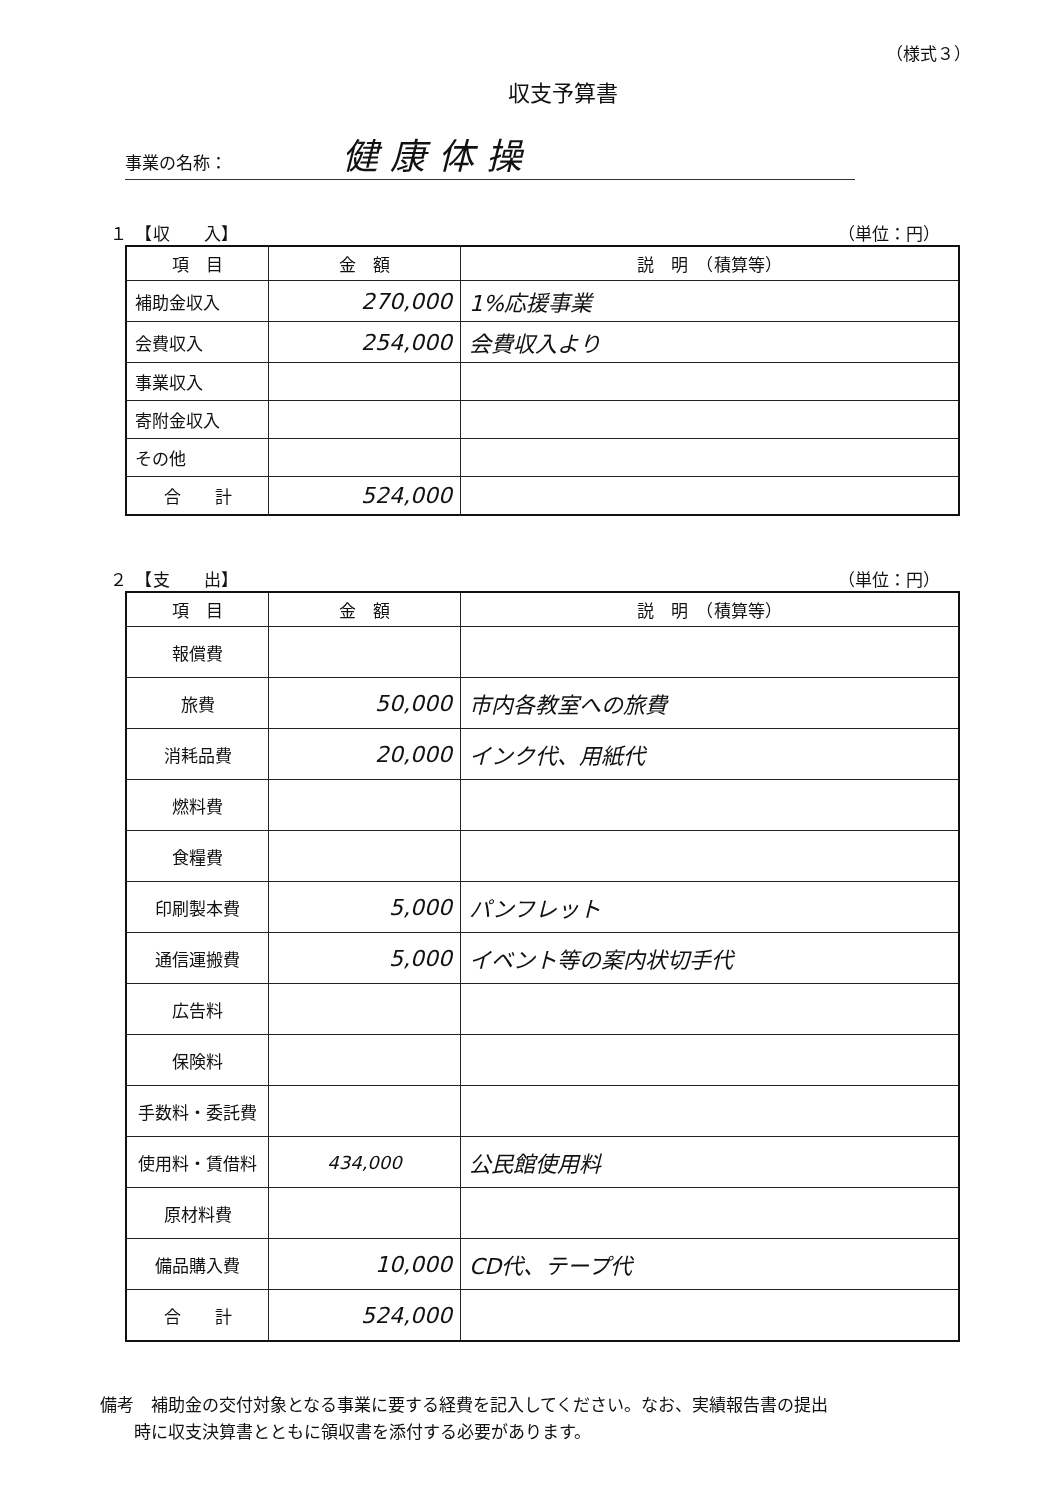（様式３）
収支予算書
事業の名称： 健康体操
１　【収　　入】 （単位：円）
| 項 目 | 金 額 | 説 明 （積算等） |
| --- | --- | --- |
| 補助金収入 | 270,000 | 1%応援事業 |
| 会費収入 | 254,000 | 会費収入より |
| 事業収入 | | |
| 寄附金収入 | | |
| その他 | | |
| 合 計 | 524,000 | |
２　【支　　出】 （単位：円）
| 項 目 | 金 額 | 説 明 （積算等） |
| --- | --- | --- |
| 報償費 | | |
| 旅費 | 50,000 | 市内各教室への旅費 |
| 消耗品費 | 20,000 | インク代、用紙代 |
| 燃料費 | | |
| 食糧費 | | |
| 印刷製本費 | 5,000 | パンフレット |
| 通信運搬費 | 5,000 | イベント等の案内状切手代 |
| 広告料 | | |
| 保険料 | | |
| 手数料・委託費 | | |
| 使用料・賃借料 | 434,000 | 公民館使用料 |
| 原材料費 | | |
| 備品購入費 | 10,000 | CD代、テープ代 |
| 合 計 | 524,000 | |
備考　補助金の交付対象となる事業に要する経費を記入してください。なお、実績報告書の提出
　　時に収支決算書とともに領収書を添付する必要があります。